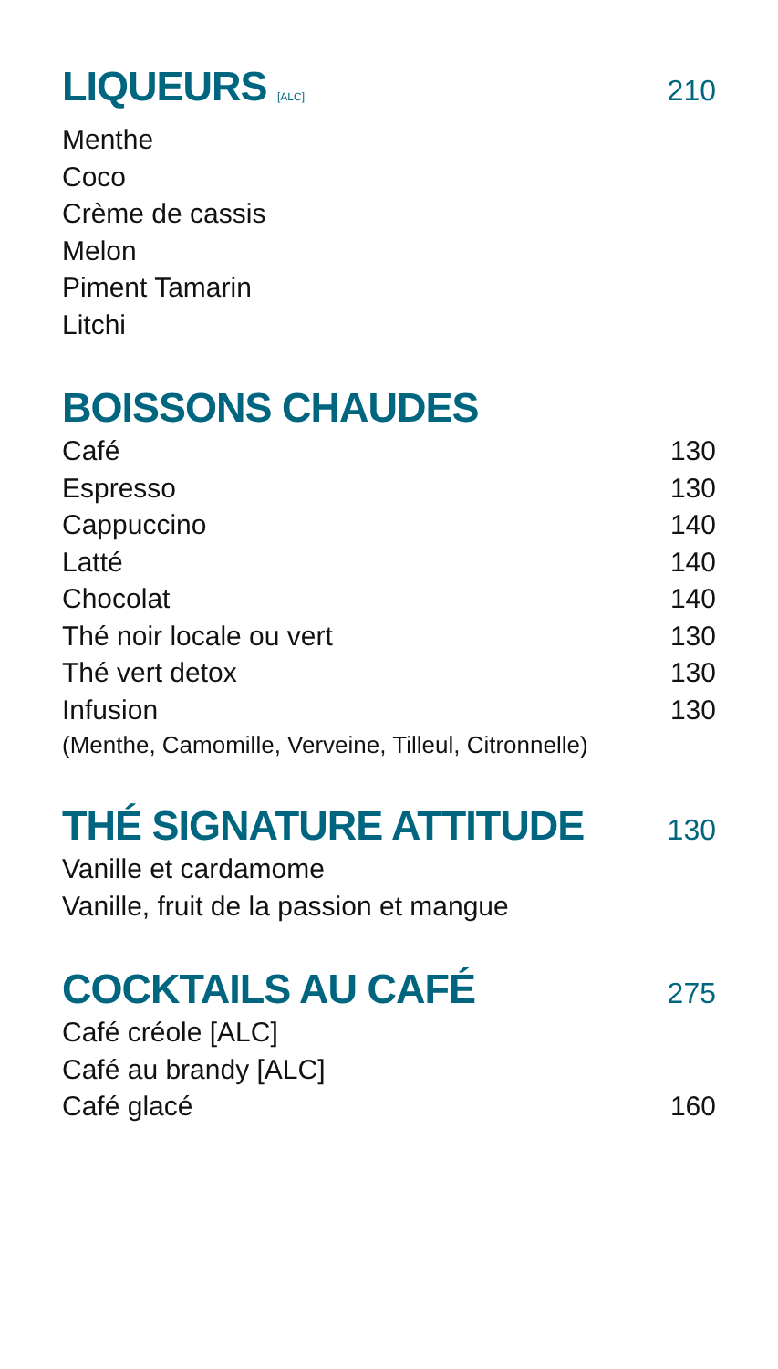LIQUEURS [ALC] 210
Menthe
Coco
Crème de cassis
Melon
Piment Tamarin
Litchi
BOISSONS CHAUDES
Café 130
Espresso 130
Cappuccino 140
Latté 140
Chocolat 140
Thé noir locale ou vert 130
Thé vert detox 130
Infusion 130
(Menthe, Camomille, Verveine, Tilleul, Citronnelle)
THÉ SIGNATURE ATTITUDE 130
Vanille et cardamome
Vanille, fruit de la passion et mangue
COCKTAILS AU CAFÉ 275
Café créole [ALC]
Café au brandy [ALC]
Café glacé 160